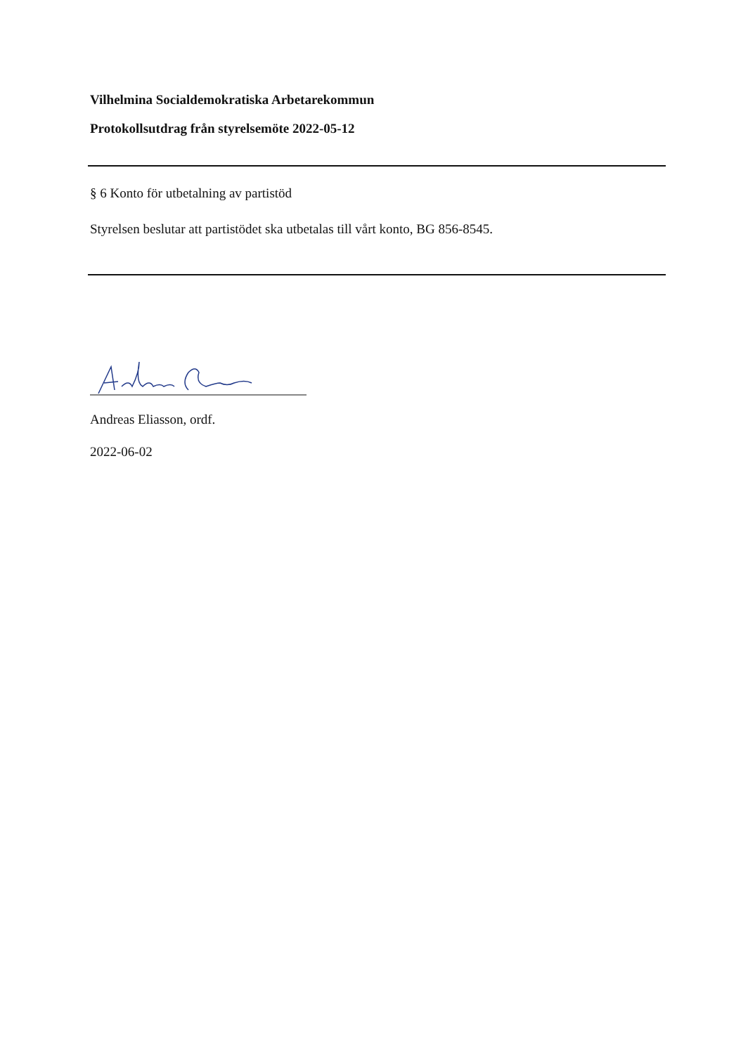Vilhelmina Socialdemokratiska Arbetarekommun
Protokollsutdrag från styrelsemöte 2022-05-12
§ 6 Konto för utbetalning av partistöd
Styrelsen beslutar att partistödet ska utbetalas till vårt konto, BG 856-8545.
Andreas Eliasson, ordf.
2022-06-02